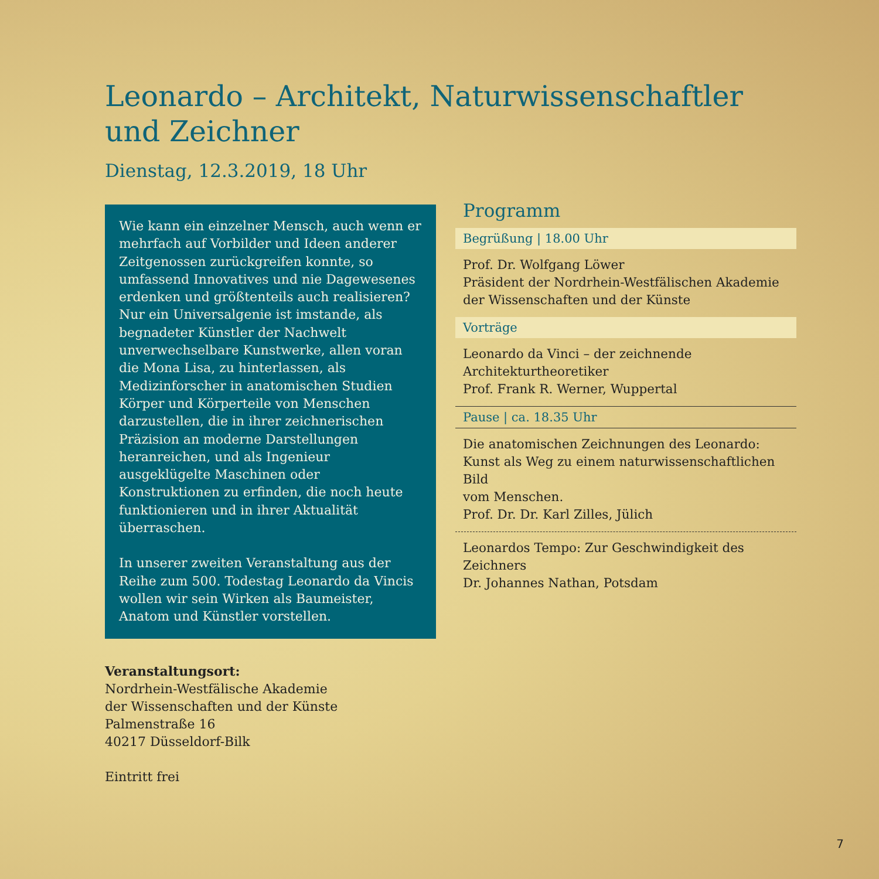Leonardo – Architekt, Naturwissenschaftler
und Zeichner
Dienstag, 12.3.2019, 18 Uhr
Wie kann ein einzelner Mensch, auch wenn er mehrfach auf Vorbilder und Ideen anderer Zeitgenossen zurückgreifen konnte, so umfassend Innovatives und nie Dagewesenes erdenken und größtenteils auch realisieren? Nur ein Universalgenie ist imstande, als begnadeter Künstler der Nachwelt unverwechselbare Kunstwerke, allen voran die Mona Lisa, zu hinterlassen, als Medizinforscher in anatomischen Studien Körper und Körperteile von Menschen darzustellen, die in ihrer zeichnerischen Präzision an moderne Darstellungen heranreichen, und als Ingenieur ausgeklügelte Maschinen oder Konstruktionen zu erfinden, die noch heute funktionieren und in ihrer Aktualität überraschen.
In unserer zweiten Veranstaltung aus der Reihe zum 500. Todestag Leonardo da Vincis wollen wir sein Wirken als Baumeister, Anatom und Künstler vorstellen.
Veranstaltungsort:
Nordrhein-Westfälische Akademie
der Wissenschaften und der Künste
Palmenstraße 16
40217 Düsseldorf-Bilk
Eintritt frei
Programm
Begrüßung | 18.00 Uhr
Prof. Dr. Wolfgang Löwer
Präsident der Nordrhein-Westfälischen Akademie
der Wissenschaften und der Künste
Vorträge
Leonardo da Vinci – der zeichnende Architekturtheoretiker
Prof. Frank R. Werner, Wuppertal
Pause | ca. 18.35 Uhr
Die anatomischen Zeichnungen des Leonardo:
Kunst als Weg zu einem naturwissenschaftlichen Bild
vom Menschen.
Prof. Dr. Dr. Karl Zilles, Jülich
Leonardos Tempo: Zur Geschwindigkeit des Zeichners
Dr. Johannes Nathan, Potsdam
7